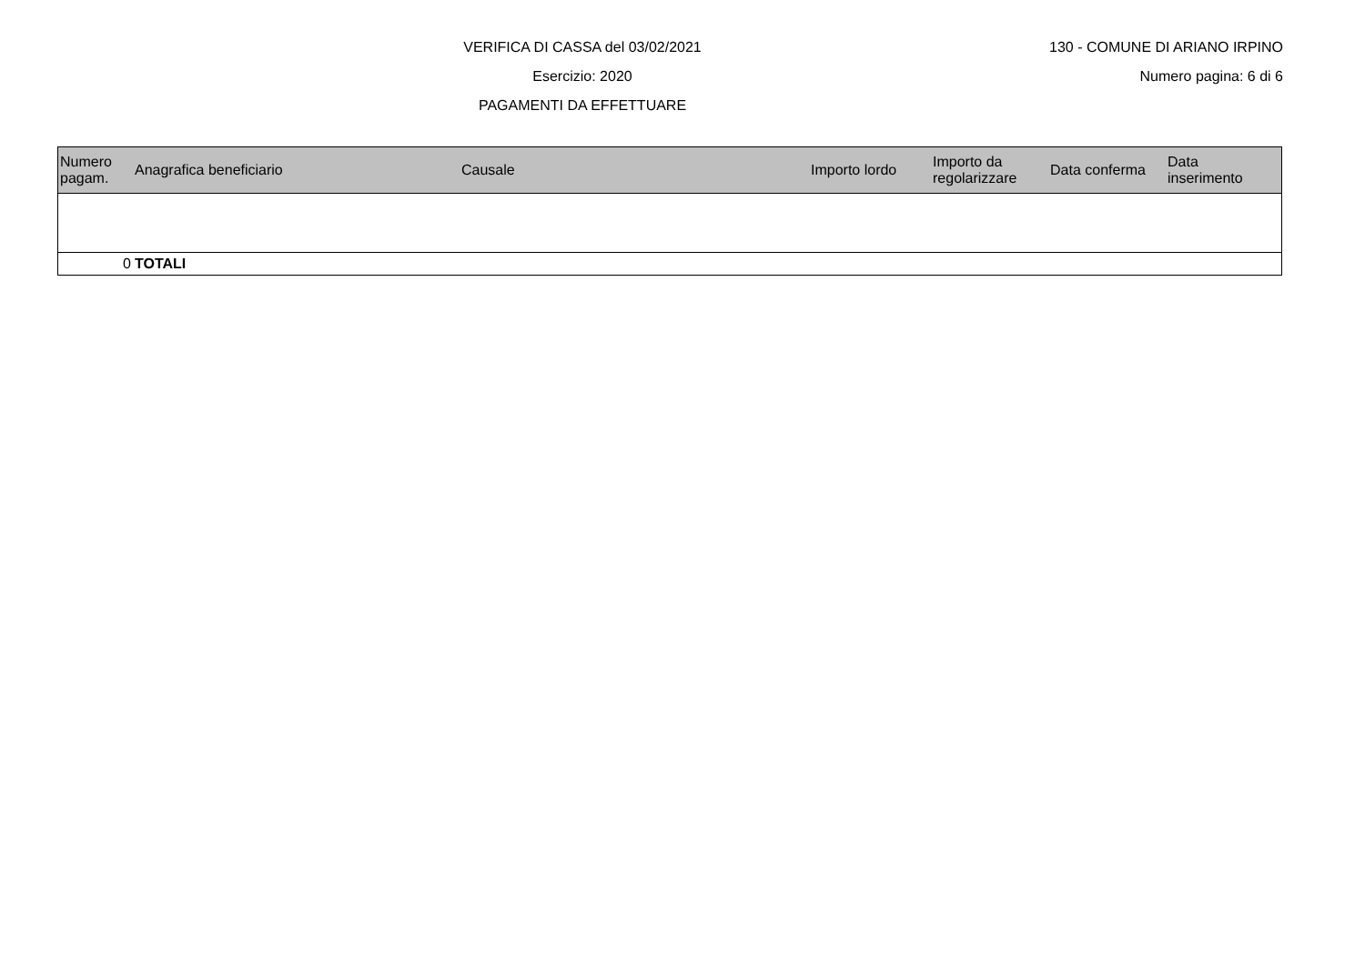VERIFICA DI CASSA del 03/02/2021
Esercizio: 2020
PAGAMENTI DA EFFETTUARE
130 - COMUNE DI ARIANO IRPINO
Numero pagina: 6 di 6
| Numero pagam. | Anagrafica beneficiario | Causale | Importo lordo | Importo da regolarizzare | Data conferma | Data inserimento |
| --- | --- | --- | --- | --- | --- | --- |
| 0 | TOTALI | | | | | |